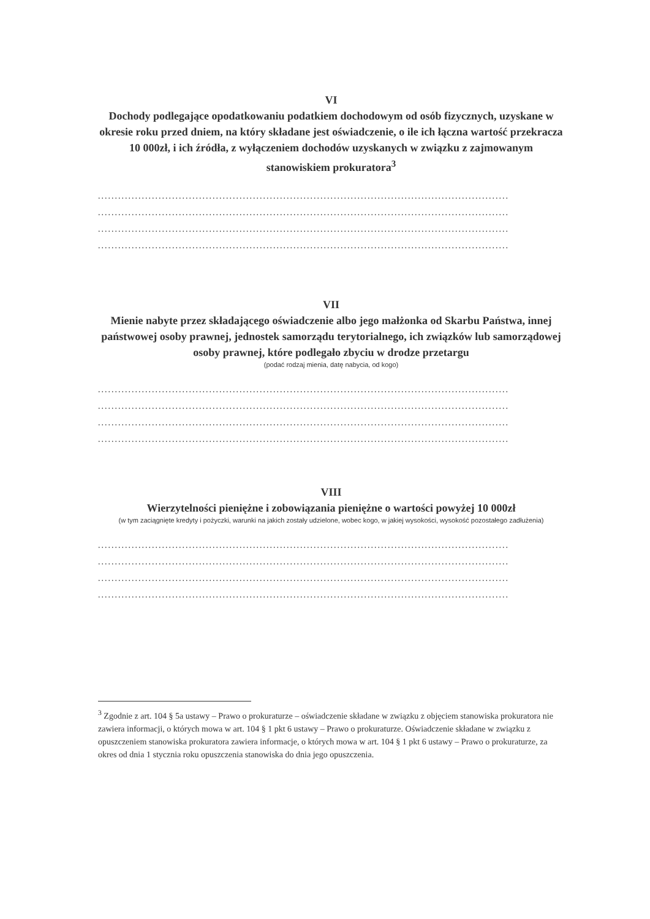VI
Dochody podlegające opodatkowaniu podatkiem dochodowym od osób fizycznych, uzyskane w okresie roku przed dniem, na który składane jest oświadczenie, o ile ich łączna wartość przekracza 10 000zł, i ich źródła, z wyłączeniem dochodów uzyskanych w związku z zajmowanym stanowiskiem prokuratora<sup>3</sup>
..........................................................................................................................
..........................................................................................................................
..........................................................................................................................
..........................................................................................................................
VII
Mienie nabyte przez składającego oświadczenie albo jego małżonka od Skarbu Państwa, innej państwowej osoby prawnej, jednostek samorządu terytorialnego, ich związków lub samorządowej osoby prawnej, które podlegało zbyciu w drodze przetargu
(podać rodzaj mienia, datę nabycia, od kogo)
..........................................................................................................................
..........................................................................................................................
..........................................................................................................................
..........................................................................................................................
VIII
Wierzytelności pieniężne i zobowiązania pieniężne o wartości powyżej 10 000zł
(w tym zaciągnięte kredyty i pożyczki, warunki na jakich zostały udzielone, wobec kogo, w jakiej wysokości, wysokość pozostałego zadłużenia)
..........................................................................................................................
..........................................................................................................................
..........................................................................................................................
..........................................................................................................................
<sup>3</sup> Zgodnie z art. 104 § 5a ustawy – Prawo o prokuraturze – oświadczenie składane w związku z objęciem stanowiska prokuratora nie zawiera informacji, o których mowa w art. 104 § 1 pkt 6 ustawy – Prawo o prokuraturze. Oświadczenie składane w związku z opuszczeniem stanowiska prokuratora zawiera informacje, o których mowa w art. 104 § 1 pkt 6 ustawy – Prawo o prokuraturze, za okres od dnia 1 stycznia roku opuszczenia stanowiska do dnia jego opuszczenia.